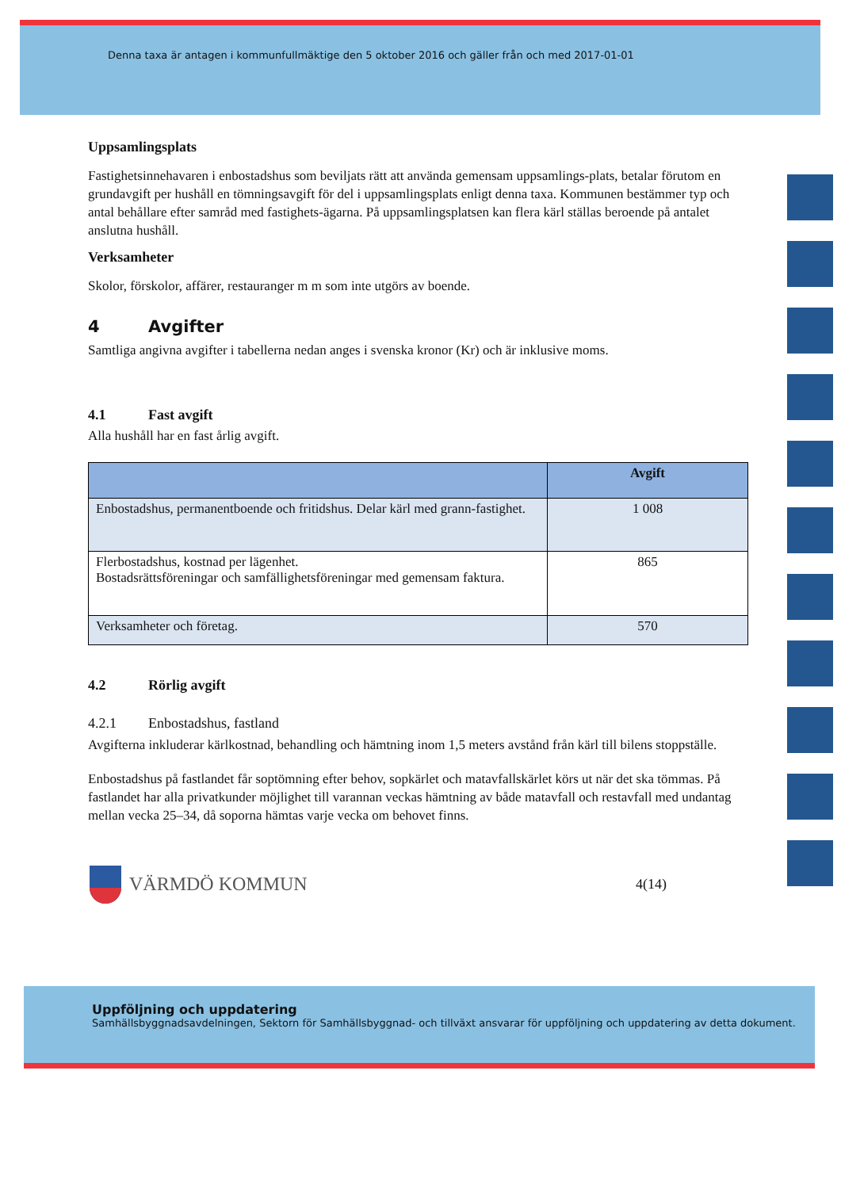Denna taxa är antagen i kommunfullmäktige den 5 oktober 2016 och gäller från och med 2017-01-01
Uppsamlingsplats
Fastighetsinnehavaren i enbostadshus som beviljats rätt att använda gemensam uppsamlings-plats, betalar förutom en grundavgift per hushåll en tömningsavgift för del i uppsamlingsplats enligt denna taxa. Kommunen bestämmer typ och antal behållare efter samråd med fastighets-ägarna. På uppsamlingsplatsen kan flera kärl ställas beroende på antalet anslutna hushåll.
Verksamheter
Skolor, förskolor, affärer, restauranger m m som inte utgörs av boende.
4 Avgifter
Samtliga angivna avgifter i tabellerna nedan anges i svenska kronor (Kr) och är inklusive moms.
4.1 Fast avgift
Alla hushåll har en fast årlig avgift.
| | Avgift |
| --- | --- |
| Enbostadshus, permanentboende och fritidshus. Delar kärl med grann-fastighet. | 1 008 |
| Flerbostadshus, kostnad per lägenhet. Bostadsrättsföreningar och samfällighetsföreningar med gemensam faktura. | 865 |
| Verksamheter och företag. | 570 |
4.2 Rörlig avgift
4.2.1 Enbostadshus, fastland
Avgifterna inkluderar kärlkostnad, behandling och hämtning inom 1,5 meters avstånd från kärl till bilens stoppställe.
Enbostadshus på fastlandet får soptömning efter behov, sopkärlet och matavfallskärlet körs ut när det ska tömmas. På fastlandet har alla privatkunder möjlighet till varannan veckas hämtning av både matavfall och restavfall med undantag mellan vecka 25–34, då soporna hämtas varje vecka om behovet finns.
VÄRMDÖ KOMMUN
4(14)
Uppföljning och uppdatering
Samhällsbyggnadsavdelningen, Sektorn för Samhällsbyggnad- och tillväxt ansvarar för uppföljning och uppdatering av detta dokument.